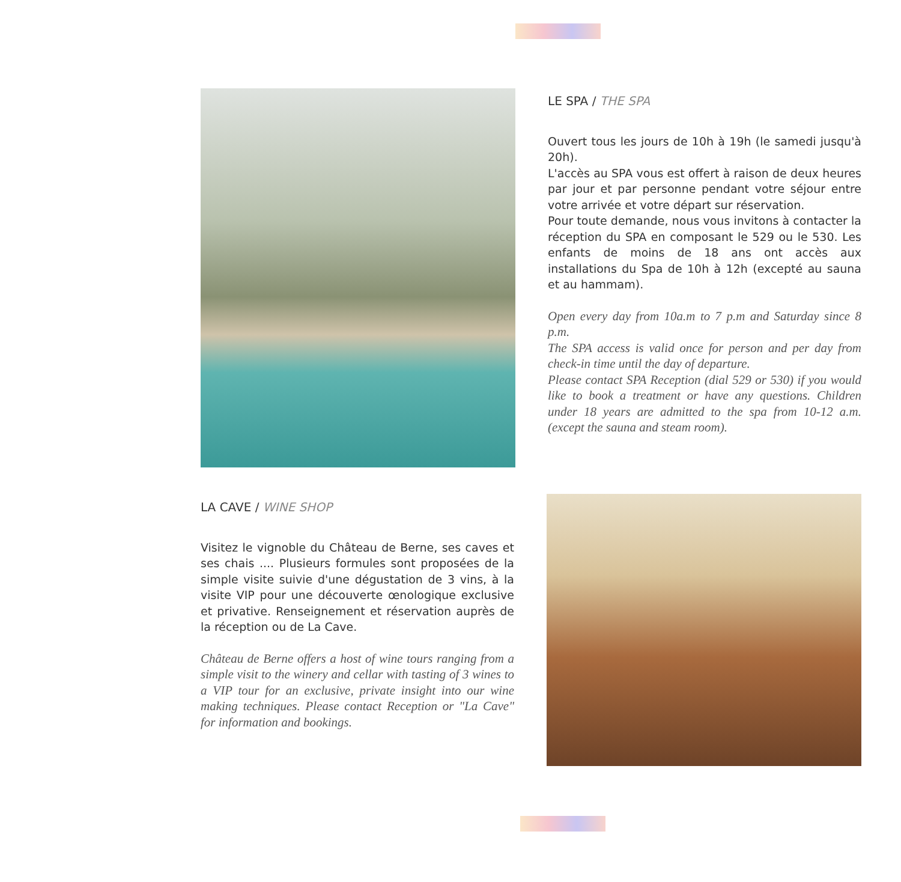LE SPA / THE SPA
Ouvert tous les jours de 10h à 19h (le samedi jusqu'à 20h).
L'accès au SPA vous est offert à raison de deux heures par jour et par personne pendant votre séjour entre votre arrivée et votre départ sur réservation.
Pour toute demande, nous vous invitons à contacter la réception du SPA en composant le 529 ou le 530. Les enfants de moins de 18 ans ont accès aux installations du Spa de 10h à 12h (excepté au sauna et au hammam).
Open every day from 10a.m to 7 p.m and Saturday since 8 p.m.
The SPA access is valid once for person and per day from check-in time until the day of departure.
Please contact SPA Reception (dial 529 or 530) if you would like to book a treatment or have any questions. Children under 18 years are admitted to the spa from 10-12 a.m. (except the sauna and steam room).
LA CAVE / WINE SHOP
Visitez le vignoble du Château de Berne, ses caves et ses chais .... Plusieurs formules sont proposées de la simple visite suivie d'une dégustation de 3 vins, à la visite VIP pour une découverte œnologique exclusive et privative. Renseignement et réservation auprès de la réception ou de La Cave.
Château de Berne offers a host of wine tours ranging from a simple visit to the winery and cellar with tasting of 3 wines to a VIP tour for an exclusive, private insight into our wine making techniques. Please contact Reception or "La Cave" for information and bookings.